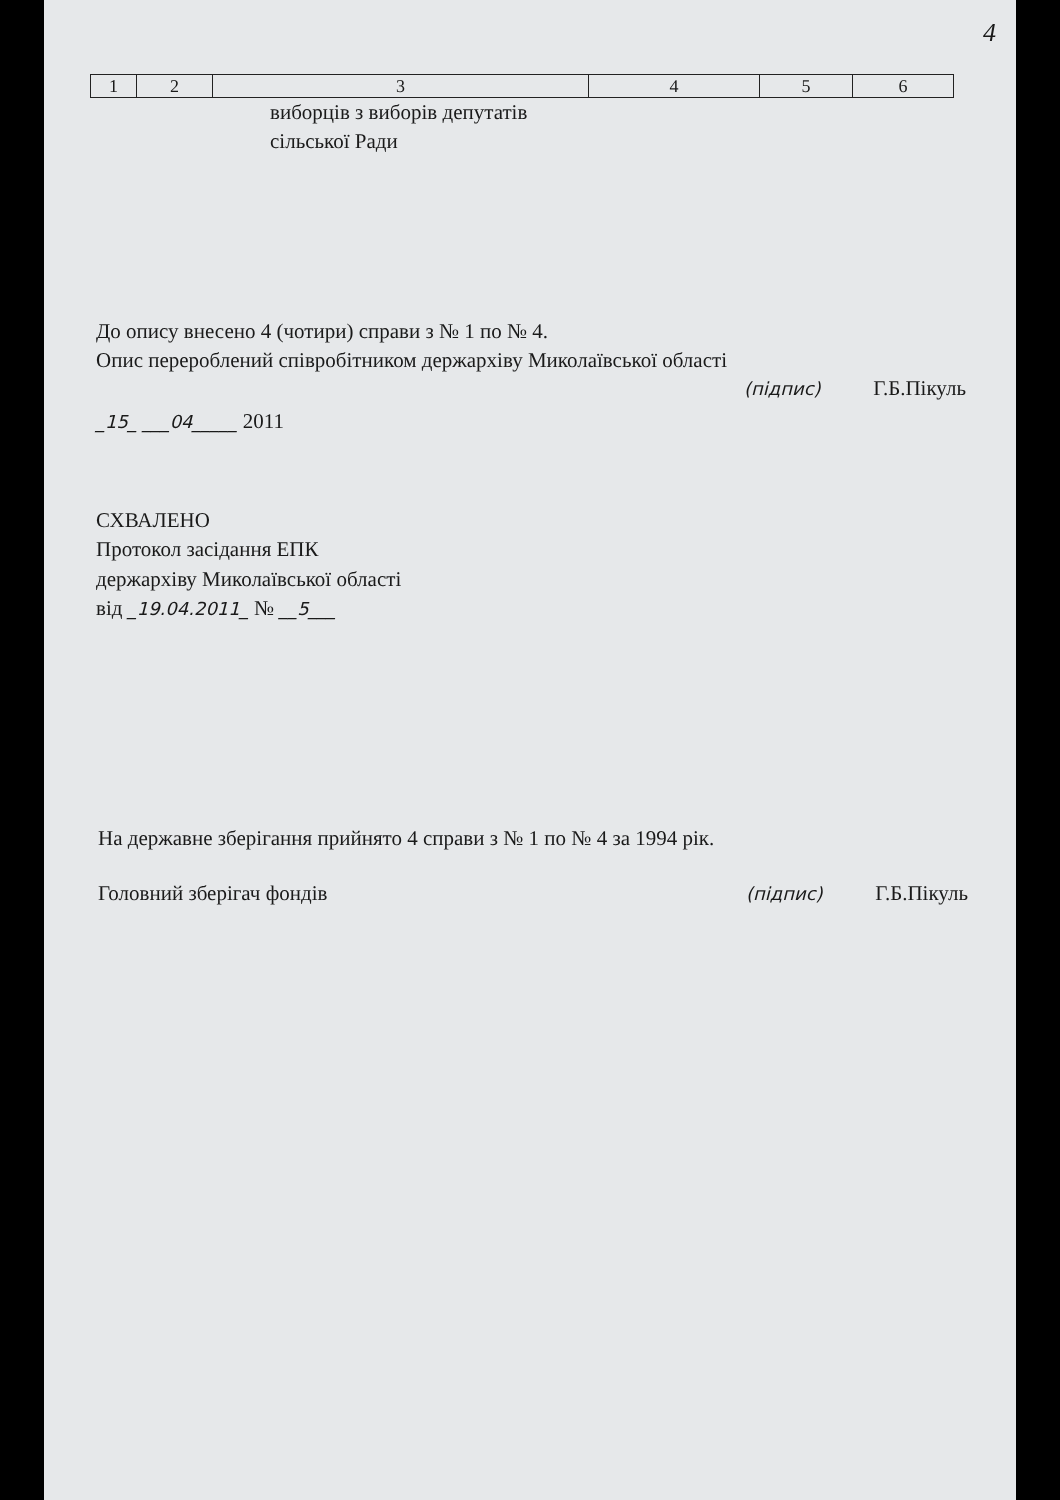4
| 1 | 2 | 3 | 4 | 5 | 6 |
виборців з виборів депутатів
сільської Ради
До опису внесено 4 (чотири) справи з № 1 по № 4.
Опис перероблений співробітником держархіву Миколаївської області
(підпис) Г.Б.Пікуль
_15_ ___04_____ 2011
СХВАЛЕНО
Протокол засідання ЕПК
держархіву Миколаївської області
від _19.04.2011_ № __5___
На державне зберігання прийнято 4 справи з № 1 по № 4 за 1994 рік.
Головний зберігач фондів (підпис) Г.Б.Пікуль